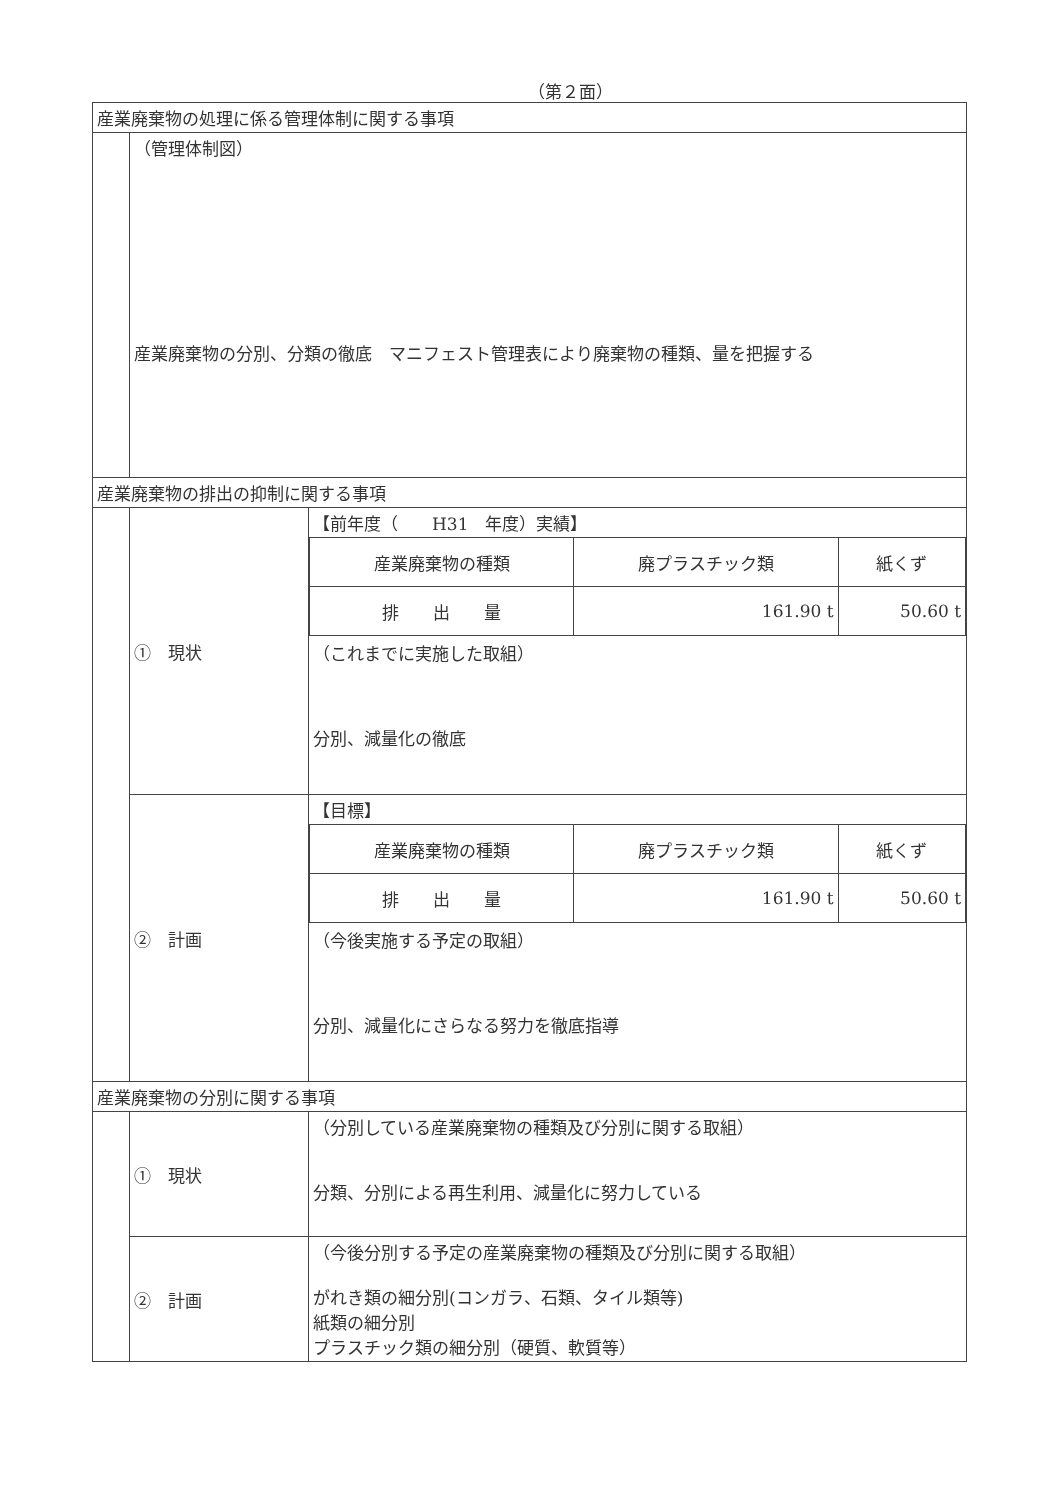（第２面）
| 産業廃棄物の処理に係る管理体制に関する事項 | | |
| | （管理体制図） 産業廃棄物の分別、分類の徹底 マニフェスト管理表により廃棄物の種類、量を把握する | |
| 産業廃棄物の排出の抑制に関する事項 | | |
| | ① 現状 | 【前年度（ H31 年度）実績】 / 産業廃棄物の種類 / 廃プラスチック類 / 紙くず / / 排 出 量 / 161.90 t / 50.60 t / （これまでに実施した取組） 分別、減量化の徹底 |
| | ② 計画 | 【目標】 / 産業廃棄物の種類 / 廃プラスチック類 / 紙くず / / 排 出 量 / 161.90 t / 50.60 t / （今後実施する予定の取組） 分別、減量化にさらなる努力を徹底指導 |
| 産業廃棄物の分別に関する事項 | | |
| | ① 現状 | （分別している産業廃棄物の種類及び分別に関する取組） 分類、分別による再生利用、減量化に努力している |
| | ② 計画 | （今後分別する予定の産業廃棄物の種類及び分別に関する取組） がれき類の細分別(コンガラ、石類、タイル類等) 紙類の細分別 プラスチック類の細分別（硬質、軟質等） |